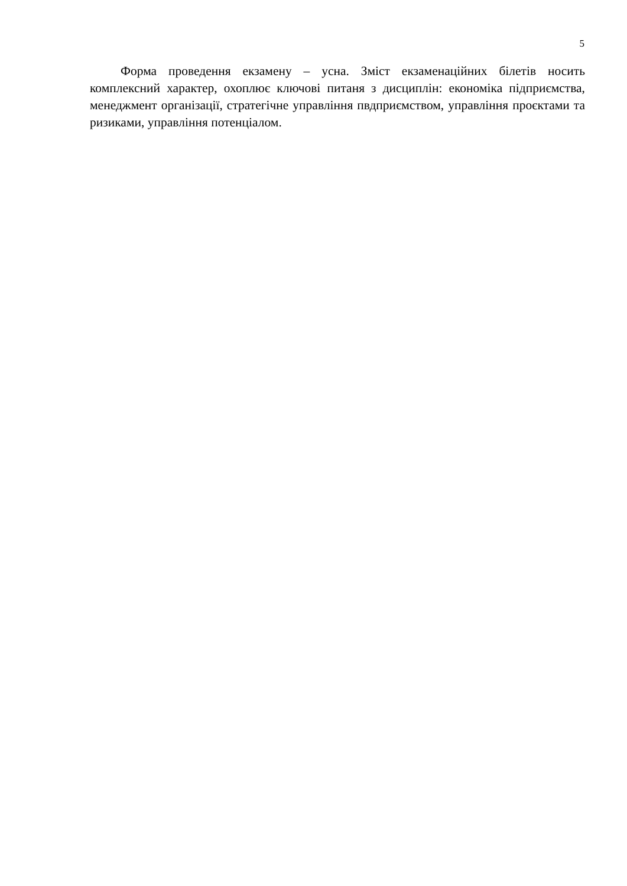5
Форма проведення екзамену – усна. Зміст екзаменаційних білетів носить комплексний характер, охоплює ключові питаня з дисциплін: економіка підприємства, менеджмент організації, стратегічне управління пвдприємством, управління проєктами та ризиками, управління потенціалом.